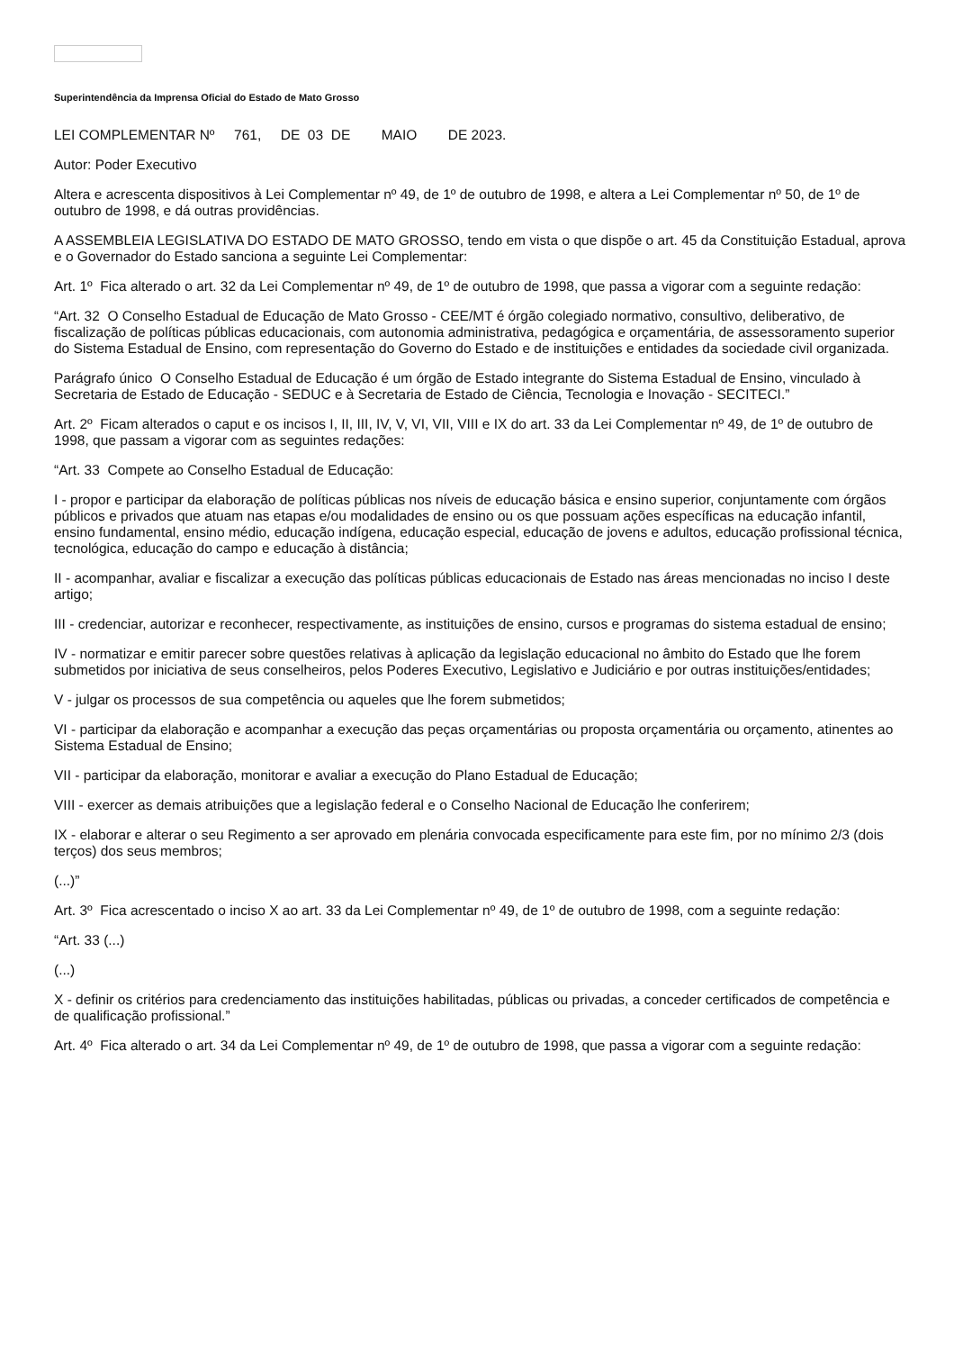Superintendência da Imprensa Oficial do Estado de Mato Grosso
LEI COMPLEMENTAR Nº 761, DE 03 DE MAIO DE 2023.
Autor: Poder Executivo
Altera e acrescenta dispositivos à Lei Complementar nº 49, de 1º de outubro de 1998, e altera a Lei Complementar nº 50, de 1º de outubro de 1998, e dá outras providências.
A ASSEMBLEIA LEGISLATIVA DO ESTADO DE MATO GROSSO, tendo em vista o que dispõe o art. 45 da Constituição Estadual, aprova e o Governador do Estado sanciona a seguinte Lei Complementar:
Art. 1º Fica alterado o art. 32 da Lei Complementar nº 49, de 1º de outubro de 1998, que passa a vigorar com a seguinte redação:
“Art. 32 O Conselho Estadual de Educação de Mato Grosso - CEE/MT é órgão colegiado normativo, consultivo, deliberativo, de fiscalização de políticas públicas educacionais, com autonomia administrativa, pedagógica e orçamentária, de assessoramento superior do Sistema Estadual de Ensino, com representação do Governo do Estado e de instituições e entidades da sociedade civil organizada.
Parágrafo único O Conselho Estadual de Educação é um órgão de Estado integrante do Sistema Estadual de Ensino, vinculado à Secretaria de Estado de Educação - SEDUC e à Secretaria de Estado de Ciência, Tecnologia e Inovação - SECITECI.”
Art. 2º Ficam alterados o caput e os incisos I, II, III, IV, V, VI, VII, VIII e IX do art. 33 da Lei Complementar nº 49, de 1º de outubro de 1998, que passam a vigorar com as seguintes redações:
“Art. 33 Compete ao Conselho Estadual de Educação:
I - propor e participar da elaboração de políticas públicas nos níveis de educação básica e ensino superior, conjuntamente com órgãos públicos e privados que atuam nas etapas e/ou modalidades de ensino ou os que possuam ações específicas na educação infantil, ensino fundamental, ensino médio, educação indígena, educação especial, educação de jovens e adultos, educação profissional técnica, tecnológica, educação do campo e educação à distância;
II - acompanhar, avaliar e fiscalizar a execução das políticas públicas educacionais de Estado nas áreas mencionadas no inciso I deste artigo;
III - credenciar, autorizar e reconhecer, respectivamente, as instituições de ensino, cursos e programas do sistema estadual de ensino;
IV - normatizar e emitir parecer sobre questões relativas à aplicação da legislação educacional no âmbito do Estado que lhe forem submetidos por iniciativa de seus conselheiros, pelos Poderes Executivo, Legislativo e Judiciário e por outras instituições/entidades;
V - julgar os processos de sua competência ou aqueles que lhe forem submetidos;
VI - participar da elaboração e acompanhar a execução das peças orçamentárias ou proposta orçamentária ou orçamento, atinentes ao Sistema Estadual de Ensino;
VII - participar da elaboração, monitorar e avaliar a execução do Plano Estadual de Educação;
VIII - exercer as demais atribuições que a legislação federal e o Conselho Nacional de Educação lhe conferirem;
IX - elaborar e alterar o seu Regimento a ser aprovado em plenária convocada especificamente para este fim, por no mínimo 2/3 (dois terços) dos seus membros;
(...)”
Art. 3º Fica acrescentado o inciso X ao art. 33 da Lei Complementar nº 49, de 1º de outubro de 1998, com a seguinte redação:
“Art. 33 (...)
(...)
X - definir os critérios para credenciamento das instituições habilitadas, públicas ou privadas, a conceder certificados de competência e de qualificação profissional.”
Art. 4º Fica alterado o art. 34 da Lei Complementar nº 49, de 1º de outubro de 1998, que passa a vigorar com a seguinte redação: